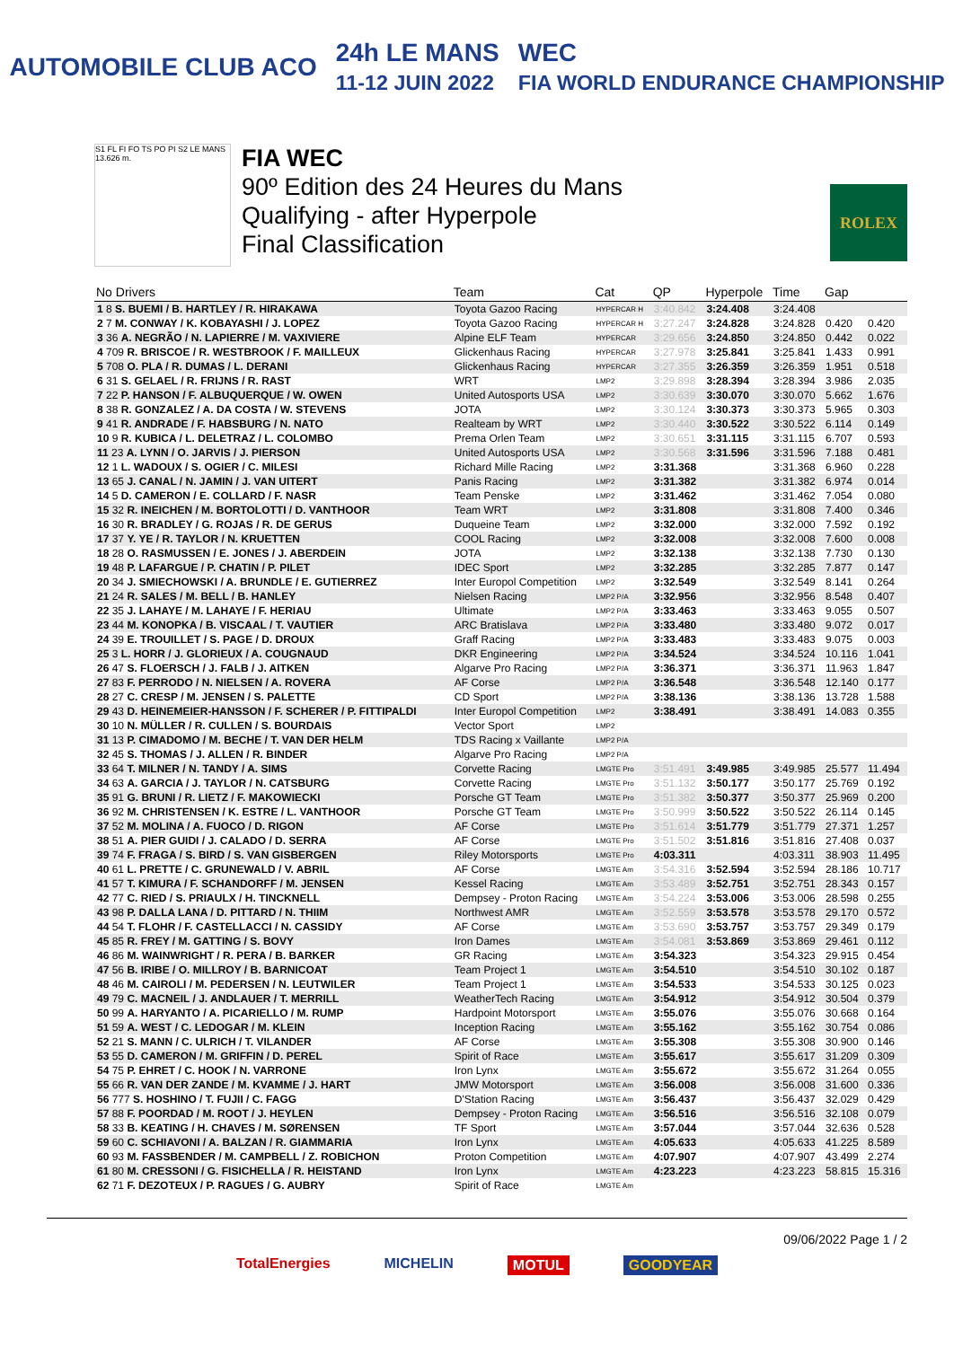AUTOMOBILE CLUB ACO 24h LE MANS
11-12 JUIN 2022 WEC
FIA WORLD ENDURANCE CHAMPIONSHIP
S1 FL FI FO TS PO PI S2 LE MANS 13.626 m.
FIA WEC
90º Edition des 24 Heures du Mans
Qualifying - after Hyperpole
Final Classification
ROLEX
| No Drivers | Team | Cat | QP | Hyperpole | Time | Gap | |
| --- | --- | --- | --- | --- | --- | --- | --- |
| 1 8 S. BUEMI / B. HARTLEY / R. HIRAKAWA | Toyota Gazoo Racing | HYPERCAR H | 3:40.842 | 3:24.408 | 3:24.408 | | |
| 2 7 M. CONWAY / K. KOBAYASHI / J. LOPEZ | Toyota Gazoo Racing | HYPERCAR H | 3:27.247 | 3:24.828 | 3:24.828 | 0.420 | 0.420 |
| 3 36 A. NEGRÃO / N. LAPIERRE / M. VAXIVIERE | Alpine ELF Team | HYPERCAR | 3:29.656 | 3:24.850 | 3:24.850 | 0.442 | 0.022 |
| 4 709 R. BRISCOE / R. WESTBROOK / F. MAILLEUX | Glickenhaus Racing | HYPERCAR | 3:27.978 | 3:25.841 | 3:25.841 | 1.433 | 0.991 |
| 5 708 O. PLA / R. DUMAS / L. DERANI | Glickenhaus Racing | HYPERCAR | 3:27.355 | 3:26.359 | 3:26.359 | 1.951 | 0.518 |
| 6 31 S. GELAEL / R. FRIJNS / R. RAST | WRT | LMP2 | 3:29.898 | 3:28.394 | 3:28.394 | 3.986 | 2.035 |
| 7 22 P. HANSON / F. ALBUQUERQUE / W. OWEN | United Autosports USA | LMP2 | 3:30.639 | 3:30.070 | 3:30.070 | 5.662 | 1.676 |
| 8 38 R. GONZALEZ / A. DA COSTA / W. STEVENS | JOTA | LMP2 | 3:30.124 | 3:30.373 | 3:30.373 | 5.965 | 0.303 |
| 9 41 R. ANDRADE / F. HABSBURG / N. NATO | Realteam by WRT | LMP2 | 3:30.440 | 3:30.522 | 3:30.522 | 6.114 | 0.149 |
| 10 9 R. KUBICA / L. DELETRAZ / L. COLOMBO | Prema Orlen Team | LMP2 | 3:30.651 | 3:31.115 | 3:31.115 | 6.707 | 0.593 |
| 11 23 A. LYNN / O. JARVIS / J. PIERSON | United Autosports USA | LMP2 | 3:30.568 | 3:31.596 | 3:31.596 | 7.188 | 0.481 |
| 12 1 L. WADOUX / S. OGIER / C. MILESI | Richard Mille Racing | LMP2 | 3:31.368 | | 3:31.368 | 6.960 | 0.228 |
| 13 65 J. CANAL / N. JAMIN / J. VAN UITERT | Panis Racing | LMP2 | 3:31.382 | | 3:31.382 | 6.974 | 0.014 |
| 14 5 D. CAMERON / E. COLLARD / F. NASR | Team Penske | LMP2 | 3:31.462 | | 3:31.462 | 7.054 | 0.080 |
| 15 32 R. INEICHEN / M. BORTOLOTTI / D. VANTHOOR | Team WRT | LMP2 | 3:31.808 | | 3:31.808 | 7.400 | 0.346 |
| 16 30 R. BRADLEY / G. ROJAS / R. DE GERUS | Duqueine Team | LMP2 | 3:32.000 | | 3:32.000 | 7.592 | 0.192 |
| 17 37 Y. YE / R. TAYLOR / N. KRUETTEN | COOL Racing | LMP2 | 3:32.008 | | 3:32.008 | 7.600 | 0.008 |
| 18 28 O. RASMUSSEN / E. JONES / J. ABERDEIN | JOTA | LMP2 | 3:32.138 | | 3:32.138 | 7.730 | 0.130 |
| 19 48 P. LAFARGUE / P. CHATIN / P. PILET | IDEC Sport | LMP2 | 3:32.285 | | 3:32.285 | 7.877 | 0.147 |
| 20 34 J. SMIECHOWSKI / A. BRUNDLE / E. GUTIERREZ | Inter Europol Competition | LMP2 | 3:32.549 | | 3:32.549 | 8.141 | 0.264 |
| 21 24 R. SALES / M. BELL / B. HANLEY | Nielsen Racing | LMP2 P/A | 3:32.956 | | 3:32.956 | 8.548 | 0.407 |
| 22 35 J. LAHAYE / M. LAHAYE / F. HERIAU | Ultimate | LMP2 P/A | 3:33.463 | | 3:33.463 | 9.055 | 0.507 |
| 23 44 M. KONOPKA / B. VISCAAL / T. VAUTIER | ARC Bratislava | LMP2 P/A | 3:33.480 | | 3:33.480 | 9.072 | 0.017 |
| 24 39 E. TROUILLET / S. PAGE / D. DROUX | Graff Racing | LMP2 P/A | 3:33.483 | | 3:33.483 | 9.075 | 0.003 |
| 25 3 L. HORR / J. GLORIEUX / A. COUGNAUD | DKR Engineering | LMP2 P/A | 3:34.524 | | 3:34.524 | 10.116 | 1.041 |
| 26 47 S. FLOERSCH / J. FALB / J. AITKEN | Algarve Pro Racing | LMP2 P/A | 3:36.371 | | 3:36.371 | 11.963 | 1.847 |
| 27 83 F. PERRODO / N. NIELSEN / A. ROVERA | AF Corse | LMP2 P/A | 3:36.548 | | 3:36.548 | 12.140 | 0.177 |
| 28 27 C. CRESP / M. JENSEN / S. PALETTE | CD Sport | LMP2 P/A | 3:38.136 | | 3:38.136 | 13.728 | 1.588 |
| 29 43 D. HEINEMEIER-HANSSON / F. SCHERER / P. FITTIPALDI | Inter Europol Competition | LMP2 | 3:38.491 | | 3:38.491 | 14.083 | 0.355 |
| 30 10 N. MÜLLER / R. CULLEN / S. BOURDAIS | Vector Sport | LMP2 | | | | | |
| 31 13 P. CIMADOMO / M. BECHE / T. VAN DER HELM | TDS Racing x Vaillante | LMP2 P/A | | | | | |
| 32 45 S. THOMAS / J. ALLEN / R. BINDER | Algarve Pro Racing | LMP2 P/A | | | | | |
| 33 64 T. MILNER / N. TANDY / A. SIMS | Corvette Racing | LMGTE Pro | 3:51.491 | 3:49.985 | 3:49.985 | 25.577 | 11.494 |
| 34 63 A. GARCIA / J. TAYLOR / N. CATSBURG | Corvette Racing | LMGTE Pro | 3:51.132 | 3:50.177 | 3:50.177 | 25.769 | 0.192 |
| 35 91 G. BRUNI / R. LIETZ / F. MAKOWIECKI | Porsche GT Team | LMGTE Pro | 3:51.382 | 3:50.377 | 3:50.377 | 25.969 | 0.200 |
| 36 92 M. CHRISTENSEN / K. ESTRE / L. VANTHOOR | Porsche GT Team | LMGTE Pro | 3:50.999 | 3:50.522 | 3:50.522 | 26.114 | 0.145 |
| 37 52 M. MOLINA / A. FUOCO / D. RIGON | AF Corse | LMGTE Pro | 3:51.614 | 3:51.779 | 3:51.779 | 27.371 | 1.257 |
| 38 51 A. PIER GUIDI / J. CALADO / D. SERRA | AF Corse | LMGTE Pro | 3:51.502 | 3:51.816 | 3:51.816 | 27.408 | 0.037 |
| 39 74 F. FRAGA / S. BIRD / S. VAN GISBERGEN | Riley Motorsports | LMGTE Pro | 4:03.311 | | 4:03.311 | 38.903 | 11.495 |
| 40 61 L. PRETTE / C. GRUNEWALD / V. ABRIL | AF Corse | LMGTE Am | 3:54.316 | 3:52.594 | 3:52.594 | 28.186 | 10.717 |
| 41 57 T. KIMURA / F. SCHANDORFF / M. JENSEN | Kessel Racing | LMGTE Am | 3:53.489 | 3:52.751 | 3:52.751 | 28.343 | 0.157 |
| 42 77 C. RIED / S. PRIAULX / H. TINCKNELL | Dempsey - Proton Racing | LMGTE Am | 3:54.224 | 3:53.006 | 3:53.006 | 28.598 | 0.255 |
| 43 98 P. DALLA LANA / D. PITTARD / N. THIIM | Northwest AMR | LMGTE Am | 3:52.559 | 3:53.578 | 3:53.578 | 29.170 | 0.572 |
| 44 54 T. FLOHR / F. CASTELLACCI / N. CASSIDY | AF Corse | LMGTE Am | 3:53.690 | 3:53.757 | 3:53.757 | 29.349 | 0.179 |
| 45 85 R. FREY / M. GATTING / S. BOVY | Iron Dames | LMGTE Am | 3:54.081 | 3:53.869 | 3:53.869 | 29.461 | 0.112 |
| 46 86 M. WAINWRIGHT / R. PERA / B. BARKER | GR Racing | LMGTE Am | 3:54.323 | | 3:54.323 | 29.915 | 0.454 |
| 47 56 B. IRIBE / O. MILLROY / B. BARNICOAT | Team Project 1 | LMGTE Am | 3:54.510 | | 3:54.510 | 30.102 | 0.187 |
| 48 46 M. CAIROLI / M. PEDERSEN / N. LEUTWILER | Team Project 1 | LMGTE Am | 3:54.533 | | 3:54.533 | 30.125 | 0.023 |
| 49 79 C. MACNEIL / J. ANDLAUER / T. MERRILL | WeatherTech Racing | LMGTE Am | 3:54.912 | | 3:54.912 | 30.504 | 0.379 |
| 50 99 A. HARYANTO / A. PICARIELLO / M. RUMP | Hardpoint Motorsport | LMGTE Am | 3:55.076 | | 3:55.076 | 30.668 | 0.164 |
| 51 59 A. WEST / C. LEDOGAR / M. KLEIN | Inception Racing | LMGTE Am | 3:55.162 | | 3:55.162 | 30.754 | 0.086 |
| 52 21 S. MANN / C. ULRICH / T. VILANDER | AF Corse | LMGTE Am | 3:55.308 | | 3:55.308 | 30.900 | 0.146 |
| 53 55 D. CAMERON / M. GRIFFIN / D. PEREL | Spirit of Race | LMGTE Am | 3:55.617 | | 3:55.617 | 31.209 | 0.309 |
| 54 75 P. EHRET / C. HOOK / N. VARRONE | Iron Lynx | LMGTE Am | 3:55.672 | | 3:55.672 | 31.264 | 0.055 |
| 55 66 R. VAN DER ZANDE / M. KVAMME / J. HART | JMW Motorsport | LMGTE Am | 3:56.008 | | 3:56.008 | 31.600 | 0.336 |
| 56 777 S. HOSHINO / T. FUJII / C. FAGG | D'Station Racing | LMGTE Am | 3:56.437 | | 3:56.437 | 32.029 | 0.429 |
| 57 88 F. POORDAD / M. ROOT / J. HEYLEN | Dempsey - Proton Racing | LMGTE Am | 3:56.516 | | 3:56.516 | 32.108 | 0.079 |
| 58 33 B. KEATING / H. CHAVES / M. SØRENSEN | TF Sport | LMGTE Am | 3:57.044 | | 3:57.044 | 32.636 | 0.528 |
| 59 60 C. SCHIAVONI / A. BALZAN / R. GIAMMARIA | Iron Lynx | LMGTE Am | 4:05.633 | | 4:05.633 | 41.225 | 8.589 |
| 60 93 M. FASSBENDER / M. CAMPBELL / Z. ROBICHON | Proton Competition | LMGTE Am | 4:07.907 | | 4:07.907 | 43.499 | 2.274 |
| 61 80 M. CRESSONI / G. FISICHELLA / R. HEISTAND | Iron Lynx | LMGTE Am | 4:23.223 | | 4:23.223 | 58.815 | 15.316 |
| 62 71 F. DEZOTEUX / P. RAGUES / G. AUBRY | Spirit of Race | LMGTE Am | | | | | |
09/06/2022 Page 1 / 2
TotalEnergies MICHELIN MOTUL GOODYEAR